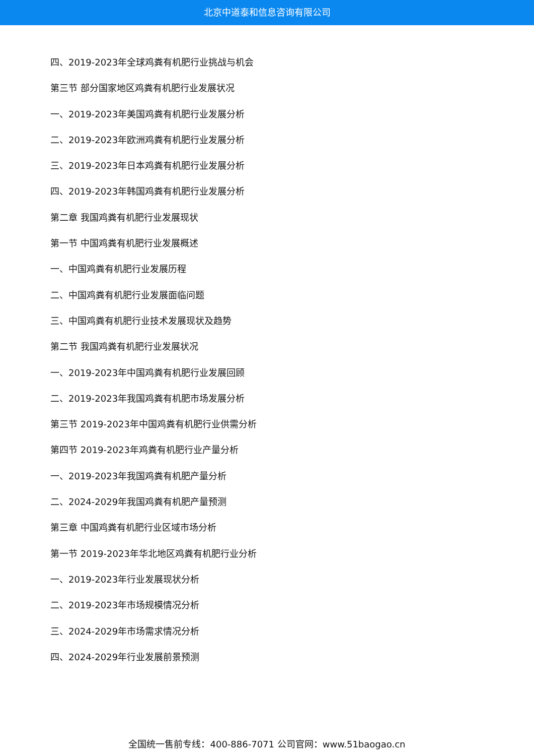北京中道泰和信息咨询有限公司
四、2019-2023年全球鸡粪有机肥行业挑战与机会
第三节 部分国家地区鸡粪有机肥行业发展状况
一、2019-2023年美国鸡粪有机肥行业发展分析
二、2019-2023年欧洲鸡粪有机肥行业发展分析
三、2019-2023年日本鸡粪有机肥行业发展分析
四、2019-2023年韩国鸡粪有机肥行业发展分析
第二章 我国鸡粪有机肥行业发展现状
第一节 中国鸡粪有机肥行业发展概述
一、中国鸡粪有机肥行业发展历程
二、中国鸡粪有机肥行业发展面临问题
三、中国鸡粪有机肥行业技术发展现状及趋势
第二节 我国鸡粪有机肥行业发展状况
一、2019-2023年中国鸡粪有机肥行业发展回顾
二、2019-2023年我国鸡粪有机肥市场发展分析
第三节 2019-2023年中国鸡粪有机肥行业供需分析
第四节 2019-2023年鸡粪有机肥行业产量分析
一、2019-2023年我国鸡粪有机肥产量分析
二、2024-2029年我国鸡粪有机肥产量预测
第三章 中国鸡粪有机肥行业区域市场分析
第一节 2019-2023年华北地区鸡粪有机肥行业分析
一、2019-2023年行业发展现状分析
二、2019-2023年市场规模情况分析
三、2024-2029年市场需求情况分析
四、2024-2029年行业发展前景预测
全国统一售前专线：400-886-7071 公司官网：www.51baogao.cn